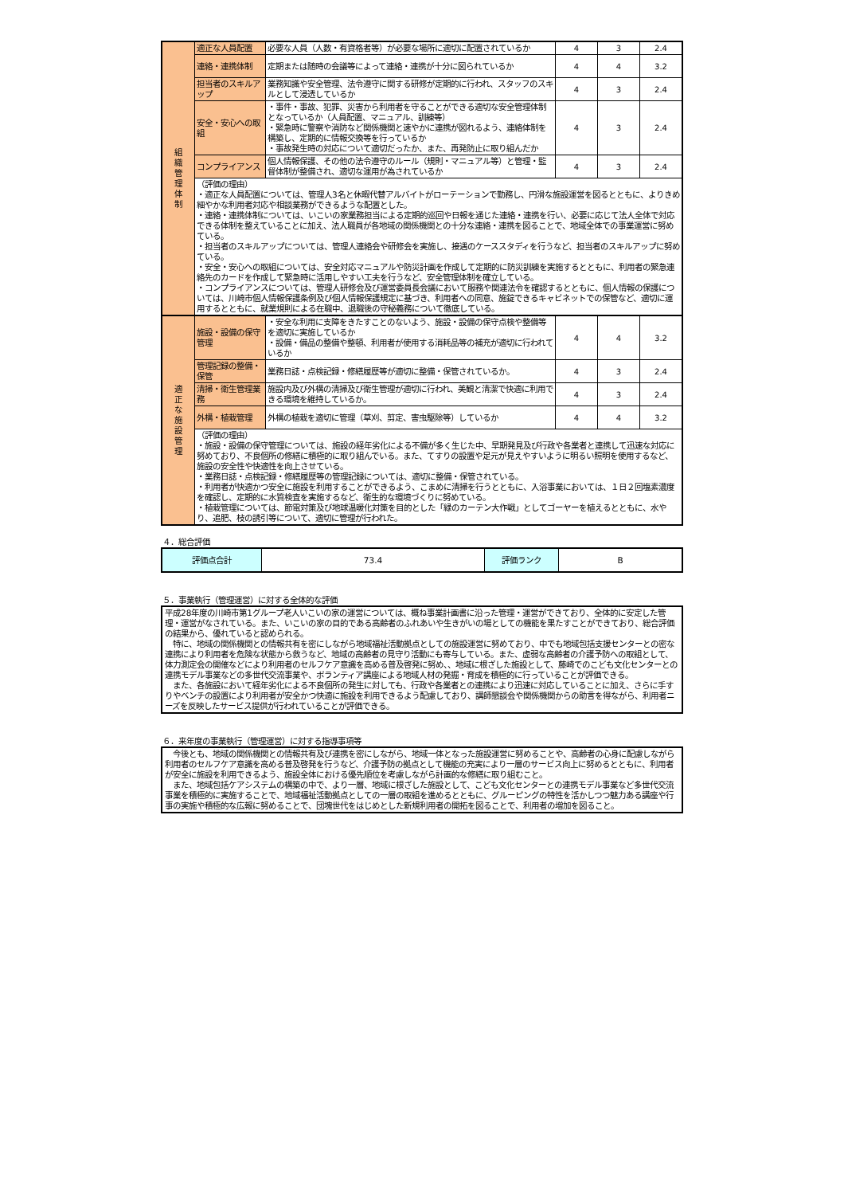| 組 織 管 理 体 制 | 適正な人員配置 | 必要な人員（人数・有資格者等）が必要な場所に適切に配置されているか | 4 | 3 | 2.4 |
| | 連絡・連携体制 | 定期または随時の会議等によって連絡・連携が十分に図られているか | 4 | 4 | 3.2 |
| | 担当者のスキルアップ | 業務知識や安全管理、法令遵守に関する研修が定期的に行われ、スタッフのスキルとして浸透しているか | 4 | 3 | 2.4 |
| | 安全・安心への取組 | ・事件・事故、犯罪、災害から利用者を守ることができる適切な安全管理体制となっているか（人員配置、マニュアル、訓練等） ・緊急時に警察や消防など関係機関と速やかに連携が図れるよう、連絡体制を構築し、定期的に情報交換等を行っているか ・事故発生時の対応について適切だったか、また、再発防止に取り組んだか | 4 | 3 | 2.4 |
| | コンプライアンス | 個人情報保護、その他の法令遵守のルール（規則・マニュアル等）と管理・監督体制が整備され、適切な運用が為されているか | 4 | 3 | 2.4 |
| | （評価の理由） ・適正な人員配置については、管理人3名と休暇代替アルバイトがローテーションで勤務し、円滑な施設運営を図るとともに、よりきめ細やかな利用者対応や相談業務ができるような配置とした。 ・連絡・連携体制については、いこいの家業務担当による定期的巡回や日報を通じた連絡・連携を行い、必要に応じて法人全体で対応できる体制を整えていることに加え、法人職員が各地域の関係機関との十分な連絡・連携を図ることで、地域全体での事業運営に努めている。 ・担当者のスキルアップについては、管理人連絡会や研修会を実施し、接遇のケーススタディを行うなど、担当者のスキルアップに努めている。 ・安全・安心への取組については、安全対応マニュアルや防災計画を作成して定期的に防災訓練を実施するとともに、利用者の緊急連絡先のカードを作成して緊急時に活用しやすい工夫を行うなど、安全管理体制を確立している。 ・コンプライアンスについては、管理人研修会及び運営委員長会議において服務や関連法令を確認するとともに、個人情報の保護については、川崎市個人情報保護条例及び個人情報保護規定に基づき、利用者への同意、施錠できるキャビネットでの保管など、適切に運用するとともに、就業規則による在職中、退職後の守秘義務について徹底している。 | | | | |
| 適 正 な 施 設 管 理 | 施設・設備の保守管理 | ・安全な利用に支障をきたすことのないよう、施設・設備の保守点検や整備等を適切に実施しているか ・設備・備品の整備や整頓、利用者が使用する消耗品等の補充が適切に行われているか | 4 | 4 | 3.2 |
| | 管理記録の整備・保管 | 業務日誌・点検記録・修繕履歴等が適切に整備・保管されているか。 | 4 | 3 | 2.4 |
| | 清掃・衛生管理業務 | 施設内及び外構の清掃及び衛生管理が適切に行われ、美観と清潔で快適に利用できる環境を維持しているか。 | 4 | 3 | 2.4 |
| | 外構・植栽管理 | 外構の植栽を適切に管理（草刈、剪定、害虫駆除等）しているか | 4 | 4 | 3.2 |
| | （評価の理由） ・施設・設備の保守管理については、施設の経年劣化による不備が多く生じた中、早期発見及び行政や各業者と連携して迅速な対応に努めており、不良個所の修繕に積極的に取り組んでいる。また、てすりの設置や足元が見えやすいように明るい照明を使用するなど、施設の安全性や快適性を向上させている。 ・業務日誌・点検記録・修繕履歴等の管理記録については、適切に整備・保管されている。 ・利用者が快適かつ安全に施設を利用することができるよう、こまめに清掃を行うとともに、入浴事業においては、１日２回塩素濃度を確認し、定期的に水質検査を実施するなど、衛生的な環境づくりに努めている。 ・植栽管理については、節電対策及び地球温暖化対策を目的とした「緑のカーテン大作戦」としてゴーヤーを植えるとともに、水やり、追肥、枝の誘引等について、適切に管理が行われた。 | | | | |
４．総合評価
| 評価点合計 | 73.4 | 評価ランク | B |
５．事業執行（管理運営）に対する全体的な評価
平成28年度の川崎市第1グループ老人いこいの家の運営については、概ね事業計画書に沿った管理・運営ができており、全体的に安定した管理・運営がなされている。また、いこいの家の目的である高齢者のふれあいや生きがいの場としての機能を果たすことができており、総合評価の結果から、優れていると認められる。
　特に、地域の関係機関との情報共有を密にしながら地域福祉活動拠点としての施設運営に努めており、中でも地域包括支援センターとの密な連携により利用者を危険な状態から救うなど、地域の高齢者の見守り活動にも寄与している。また、虚弱な高齢者の介護予防への取組として、体力測定会の開催などにより利用者のセルフケア意識を高める普及啓発に努め、、地域に根ざした施設として、藤崎でのこども文化センターとの連携モデル事業などの多世代交流事業や、ボランティア講座による地域人材の発掘・育成を積極的に行っていることが評価できる。
　また、各施設において経年劣化による不良個所の発生に対しても、行政や各業者との連携により迅速に対応していることに加え、さらに手すりやベンチの設置により利用者が安全かつ快適に施設を利用できるよう配慮しており、講師懇談会や関係機関からの助言を得ながら、利用者ニーズを反映したサービス提供が行われていることが評価できる。
６．来年度の事業執行（管理運営）に対する指導事項等
　今後とも、地域の関係機関との情報共有及び連携を密にしながら、地域一体となった施設運営に努めることや、高齢者の心身に配慮しながら利用者のセルフケア意識を高める普及啓発を行うなど、介護予防の拠点として機能の充実により一層のサービス向上に努めるとともに、利用者が安全に施設を利用できるよう、施設全体における優先順位を考慮しながら計画的な修繕に取り組むこと。
　また、地域包括ケアシステムの構築の中で、より一層、地域に根ざした施設として、こども文化センターとの連携モデル事業など多世代交流事業を積極的に実施することで、地域福祉活動拠点としての一層の取組を進めるとともに、グルーピングの特性を活かしつつ魅力ある講座や行事の実施や積極的な広報に努めることで、団塊世代をはじめとした新規利用者の開拓を図ることで、利用者の増加を図ること。